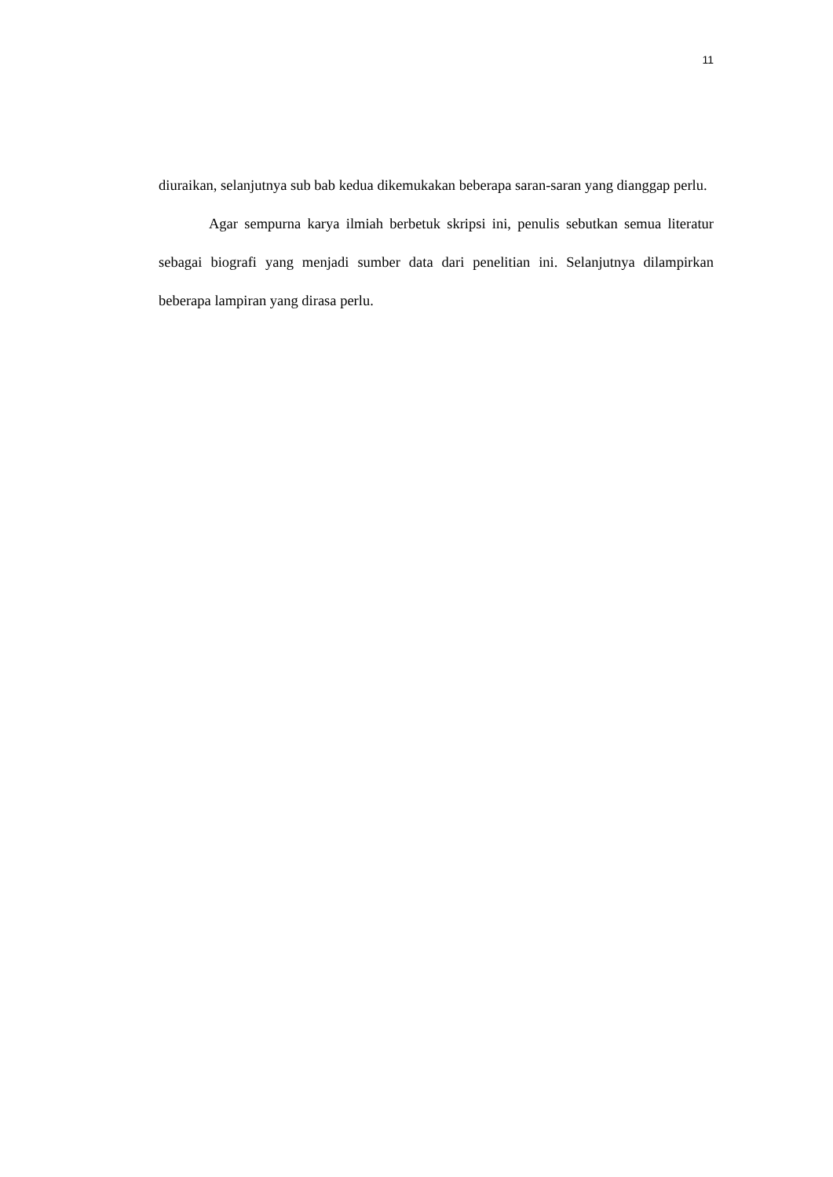11
diuraikan, selanjutnya sub bab kedua dikemukakan beberapa saran-saran yang dianggap perlu.
Agar sempurna karya ilmiah berbetuk skripsi ini, penulis sebutkan semua literatur sebagai biografi yang menjadi sumber data dari penelitian ini. Selanjutnya dilampirkan beberapa lampiran yang dirasa perlu.